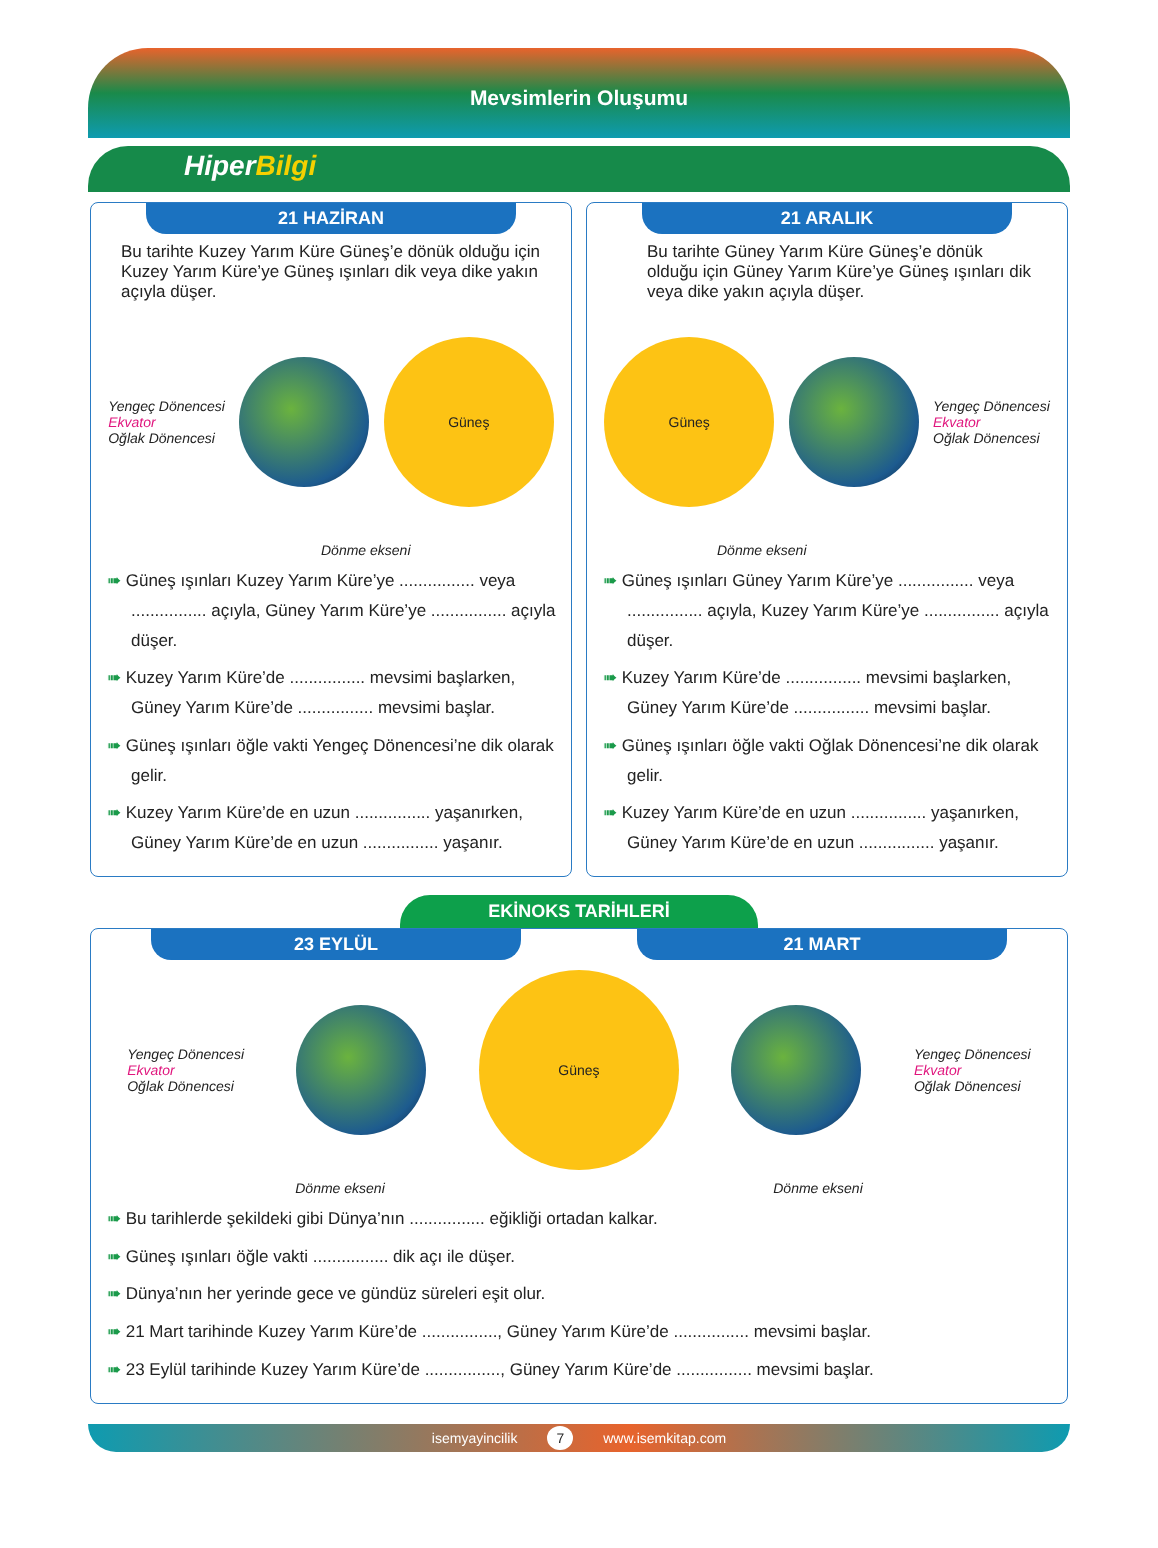Mevsimlerin Oluşumu
HiperBilgi
21 HAZİRAN
Bu tarihte Kuzey Yarım Küre Güneş’e dönük olduğu için Kuzey Yarım Küre’ye Güneş ışınları dik veya dike yakın açıyla düşer.
Yengeç Dönencesi
Ekvator
Oğlak Dönencesi
Güneş
Dönme ekseni
➠ Güneş ışınları Kuzey Yarım Küre’ye ................ veya ................ açıyla, Güney Yarım Küre’ye ................ açıyla düşer.
➠ Kuzey Yarım Küre’de ................ mevsimi başlarken, Güney Yarım Küre’de ................ mevsimi başlar.
➠ Güneş ışınları öğle vakti Yengeç Dönencesi’ne dik olarak gelir.
➠ Kuzey Yarım Küre’de en uzun ................ yaşanırken, Güney Yarım Küre’de en uzun ................ yaşanır.
21 ARALIK
Bu tarihte Güney Yarım Küre Güneş’e dönük olduğu için Güney Yarım Küre’ye Güneş ışınları dik veya dike yakın açıyla düşer.
Güneş
Yengeç Dönencesi
Ekvator
Oğlak Dönencesi
Dönme ekseni
➠ Güneş ışınları Güney Yarım Küre’ye ................ veya ................ açıyla, Kuzey Yarım Küre’ye ................ açıyla düşer.
➠ Kuzey Yarım Küre’de ................ mevsimi başlarken, Güney Yarım Küre’de ................ mevsimi başlar.
➠ Güneş ışınları öğle vakti Oğlak Dönencesi’ne dik olarak gelir.
➠ Kuzey Yarım Küre’de en uzun ................ yaşanırken, Güney Yarım Küre’de en uzun ................ yaşanır.
EKİNOKS TARİHLERİ
23 EYLÜL 21 MART
Yengeç Dönencesi
Ekvator
Oğlak Dönencesi
Güneş
Yengeç Dönencesi
Ekvator
Oğlak Dönencesi
Dönme ekseni Dönme ekseni
➠ Bu tarihlerde şekildeki gibi Dünya’nın ................ eğikliği ortadan kalkar.
➠ Güneş ışınları öğle vakti ................ dik açı ile düşer.
➠ Dünya’nın her yerinde gece ve gündüz süreleri eşit olur.
➠ 21 Mart tarihinde Kuzey Yarım Küre’de ................, Güney Yarım Küre’de ................ mevsimi başlar.
➠ 23 Eylül tarihinde Kuzey Yarım Küre’de ................, Güney Yarım Küre’de ................ mevsimi başlar.
isemyayincilik 7 www.isemkitap.com